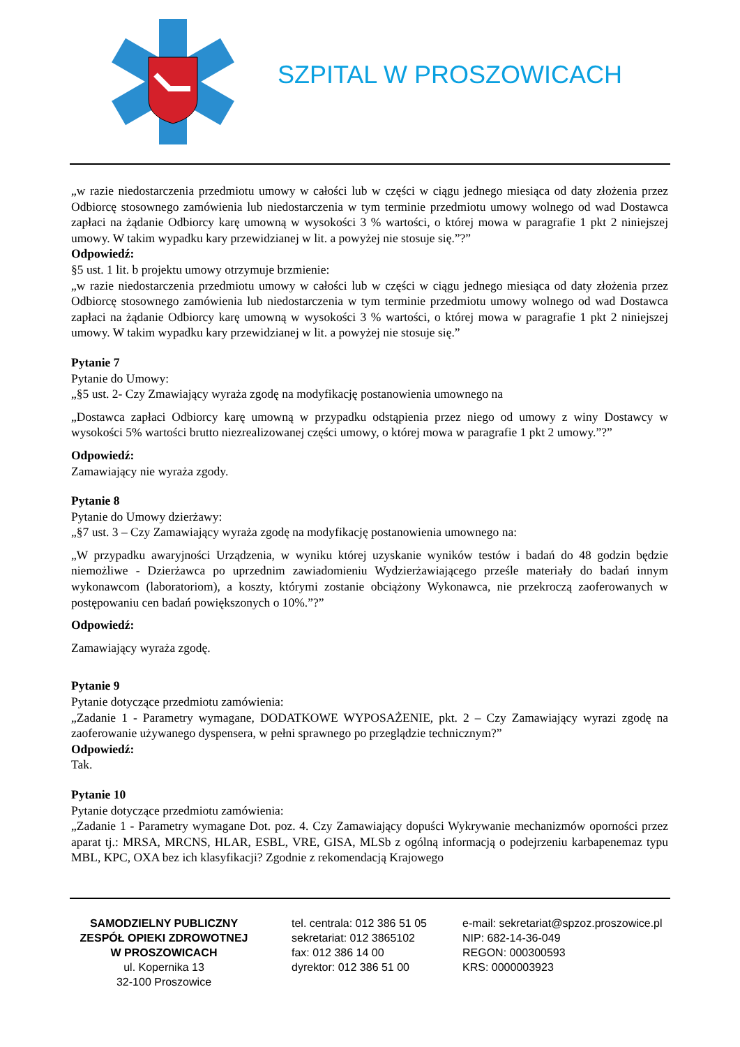SZPITAL W PROSZOWICACH
„w razie niedostarczenia przedmiotu umowy w całości lub w części w ciągu jednego miesiąca od daty złożenia przez Odbiorcę stosownego zamówienia lub niedostarczenia w tym terminie przedmiotu umowy wolnego od wad Dostawca zapłaci na żądanie Odbiorcy karę umowną w wysokości 3 % wartości, o której mowa w paragrafie 1 pkt 2 niniejszej umowy. W takim wypadku kary przewidzianej w lit. a powyżej nie stosuje się.”?”
Odpowiedź:
§5 ust. 1 lit. b projektu umowy otrzymuje brzmienie:
„w razie niedostarczenia przedmiotu umowy w całości lub w części w ciągu jednego miesiąca od daty złożenia przez Odbiorcę stosownego zamówienia lub niedostarczenia w tym terminie przedmiotu umowy wolnego od wad Dostawca zapłaci na żądanie Odbiorcy karę umowną w wysokości 3 % wartości, o której mowa w paragrafie 1 pkt 2 niniejszej umowy. W takim wypadku kary przewidzianej w lit. a powyżej nie stosuje się.”
Pytanie 7
Pytanie do Umowy:
„§5 ust. 2- Czy Zmawiający wyraża zgodę na modyfikację postanowienia umownego na
„Dostawca zapłaci Odbiorcy karę umowną w przypadku odstąpienia przez niego od umowy z winy Dostawcy w wysokości 5% wartości brutto niezrealizowanej części umowy, o której mowa w paragrafie 1 pkt 2 umowy.”?”
Odpowiedź:
Zamawiający nie wyraża zgody.
Pytanie 8
Pytanie do Umowy dzierżawy:
„§7 ust. 3 – Czy Zamawiający wyraża zgodę na modyfikację postanowienia umownego na:
„W przypadku awaryjności Urządzenia, w wyniku której uzyskanie wyników testów i badań do 48 godzin będzie niemożliwe - Dzierżawca po uprzednim zawiadomieniu Wydzierżawiającego prześle materiały do badań innym wykonawcom (laboratoriom), a koszty, którymi zostanie obciążony Wykonawca, nie przekroczą zaoferowanych w postępowaniu cen badań powiększonych o 10%.”?”
Odpowiedź:
Zamawiający wyraża zgodę.
Pytanie 9
Pytanie dotyczące przedmiotu zamówienia:
„Zadanie 1 - Parametry wymagane, DODATKOWE WYPOSAŻENIE, pkt. 2 – Czy Zamawiający wyrazi zgodę na zaoferowanie używanego dyspensera, w pełni sprawnego po przeglądzie technicznym?”
Odpowiedź:
Tak.
Pytanie 10
Pytanie dotyczące przedmiotu zamówienia:
„Zadanie 1 - Parametry wymagane Dot. poz. 4. Czy Zamawiający dopuści Wykrywanie mechanizmów oporności przez aparat tj.: MRSA, MRCNS, HLAR, ESBL, VRE, GISA, MLSb z ogólną informacją o podejrzeniu karbapenemaz typu MBL, KPC, OXA bez ich klasyfikacji? Zgodnie z rekomendacją Krajowego
SAMODZIELNY PUBLICZNY
ZESPÓŁ OPIEKI ZDROWOTNEJ
W PROSZOWICACH
ul. Kopernika 13
32-100 Proszowice
tel. centrala: 012 386 51 05
sekretariat: 012 3865102
fax: 012 386 14 00
dyrektor: 012 386 51 00
e-mail: sekretariat@spzoz.proszowice.pl
NIP: 682-14-36-049
REGON: 000300593
KRS: 0000003923